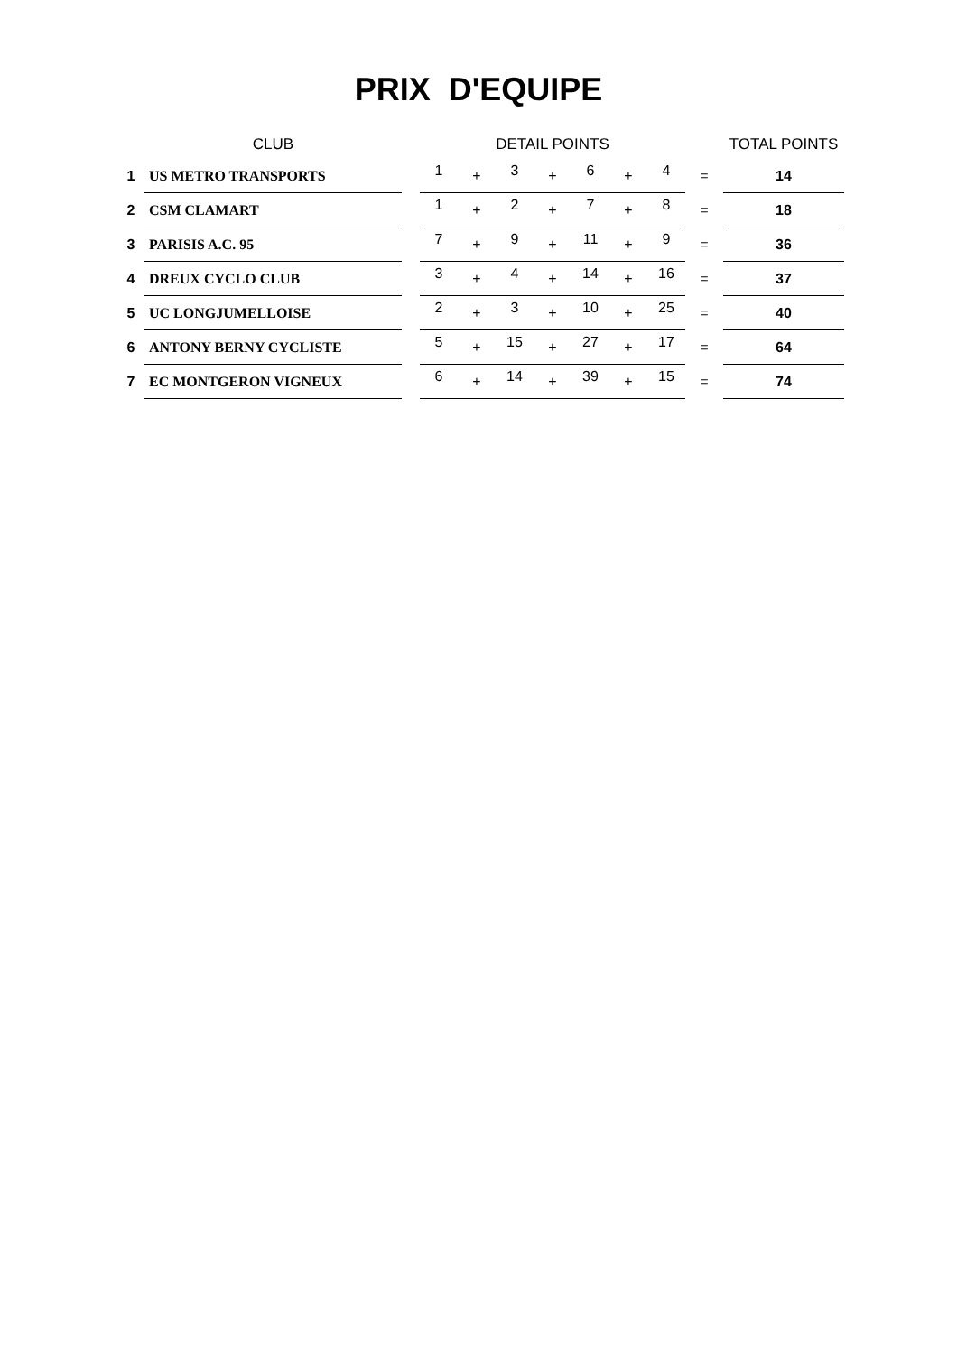PRIX D'EQUIPE
| | CLUB | | DETAIL POINTS | | | | | | | | TOTAL POINTS |
| --- | --- | --- | --- | --- | --- | --- | --- | --- | --- | --- | --- |
| 1 | US METRO TRANSPORTS | | 1 | + | 3 | + | 6 | + | 4 | = | 14 |
| 2 | CSM CLAMART | | 1 | + | 2 | + | 7 | + | 8 | = | 18 |
| 3 | PARISIS A.C. 95 | | 7 | + | 9 | + | 11 | + | 9 | = | 36 |
| 4 | DREUX CYCLO CLUB | | 3 | + | 4 | + | 14 | + | 16 | = | 37 |
| 5 | UC LONGJUMELLOISE | | 2 | + | 3 | + | 10 | + | 25 | = | 40 |
| 6 | ANTONY BERNY CYCLISTE | | 5 | + | 15 | + | 27 | + | 17 | = | 64 |
| 7 | EC MONTGERON VIGNEUX | | 6 | + | 14 | + | 39 | + | 15 | = | 74 |